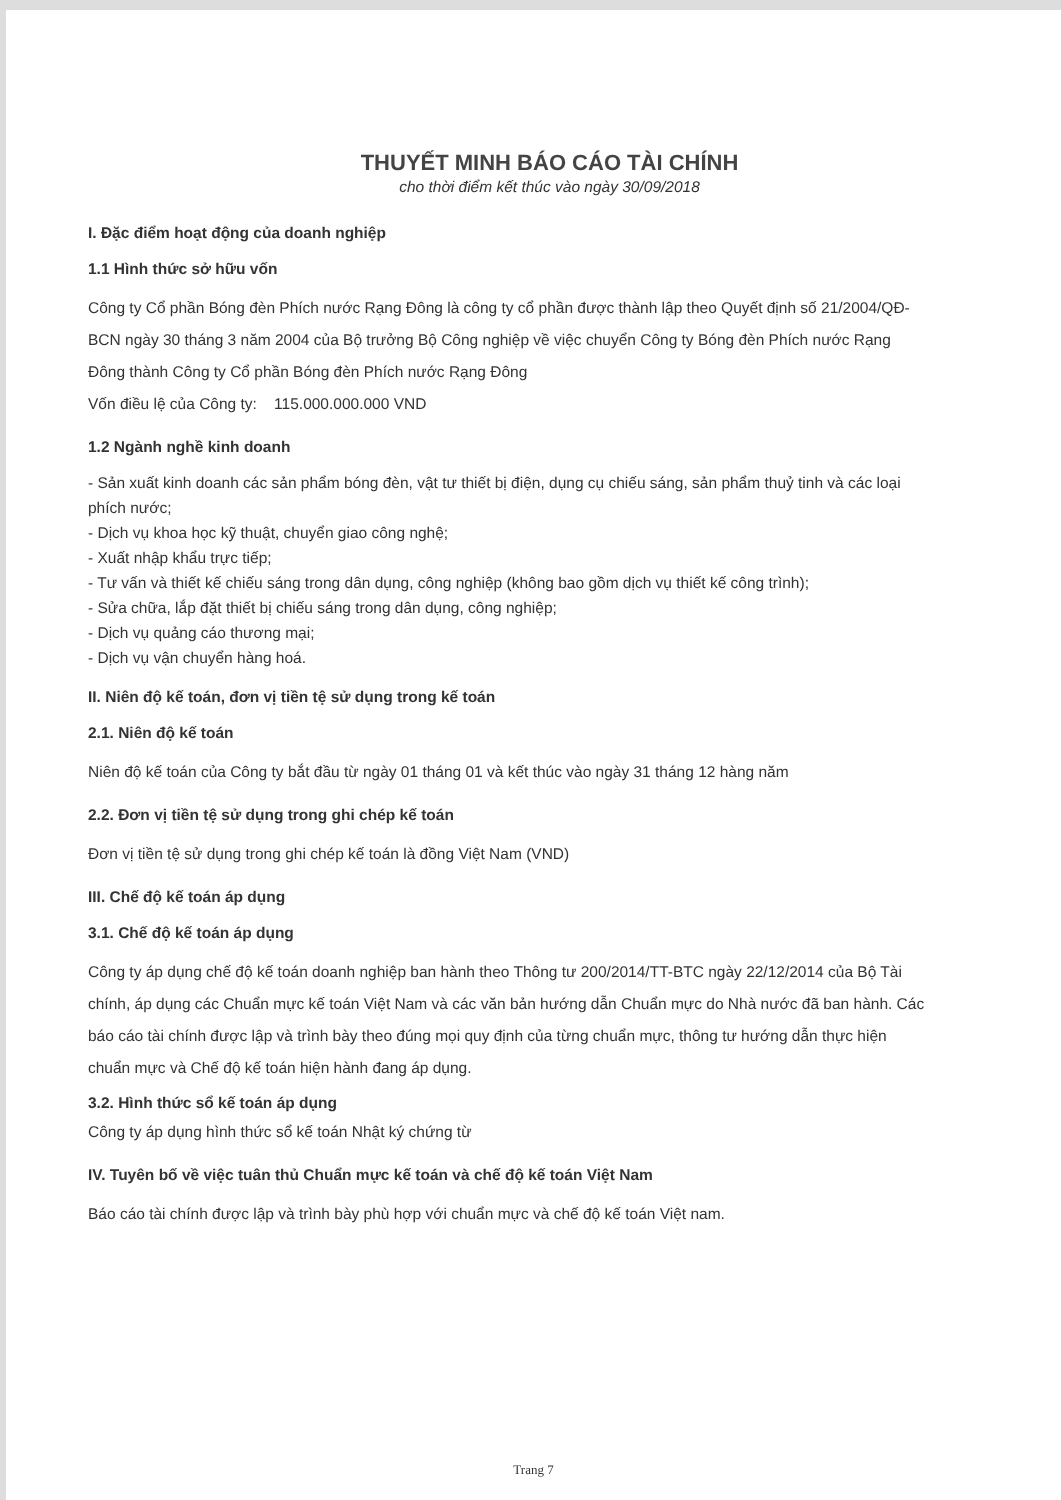THUYẾT MINH BÁO CÁO TÀI CHÍNH
cho thời điểm kết thúc vào ngày 30/09/2018
I. Đặc điểm hoạt động của doanh nghiệp
1.1 Hình thức sở hữu vốn
Công ty Cổ phần Bóng đèn Phích nước Rạng Đông là công ty cổ phần được thành lập theo Quyết định số 21/2004/QĐ- BCN ngày 30 tháng 3 năm 2004 của Bộ trưởng Bộ Công nghiệp về việc chuyển Công ty Bóng đèn Phích nước Rạng Đông thành Công ty Cổ phần Bóng đèn Phích nước Rạng Đông
Vốn điều lệ của Công ty: 115.000.000.000 VND
1.2 Ngành nghề kinh doanh
- Sản xuất kinh doanh các sản phẩm bóng đèn, vật tư thiết bị điện, dụng cụ chiếu sáng, sản phẩm thuỷ tinh và các loại phích nước;
- Dịch vụ khoa học kỹ thuật, chuyển giao công nghệ;
- Xuất nhập khẩu trực tiếp;
- Tư vấn và thiết kế chiếu sáng trong dân dụng, công nghiệp (không bao gồm dịch vụ thiết kế công trình);
- Sửa chữa, lắp đặt thiết bị chiếu sáng trong dân dụng, công nghiệp;
- Dịch vụ quảng cáo thương mại;
- Dịch vụ vận chuyển hàng hoá.
II. Niên độ kế toán, đơn vị tiền tệ sử dụng trong kế toán
2.1. Niên độ kế toán
Niên độ kế toán của Công ty bắt đầu từ ngày 01 tháng 01 và kết thúc vào ngày 31 tháng 12 hàng năm
2.2. Đơn vị tiền tệ sử dụng trong ghi chép kế toán
Đơn vị tiền tệ sử dụng trong ghi chép kế toán là đồng Việt Nam (VND)
III. Chế độ kế toán áp dụng
3.1. Chế độ kế toán áp dụng
Công ty áp dụng chế độ kế toán doanh nghiệp ban hành theo Thông tư 200/2014/TT-BTC ngày 22/12/2014 của Bộ Tài chính, áp dụng các Chuẩn mực kế toán Việt Nam và các văn bản hướng dẫn Chuẩn mực do Nhà nước đã ban hành. Các báo cáo tài chính được lập và trình bày theo đúng mọi quy định của từng chuẩn mực, thông tư hướng dẫn thực hiện chuẩn mực và Chế độ kế toán hiện hành đang áp dụng.
3.2. Hình thức sổ kế toán áp dụng
Công ty áp dụng hình thức sổ kế toán Nhật ký chứng từ
IV. Tuyên bố về việc tuân thủ Chuẩn mực kế toán và chế độ kế toán Việt Nam
Báo cáo tài chính được lập và trình bày phù hợp với chuẩn mực và chế độ kế toán Việt nam.
Trang 7